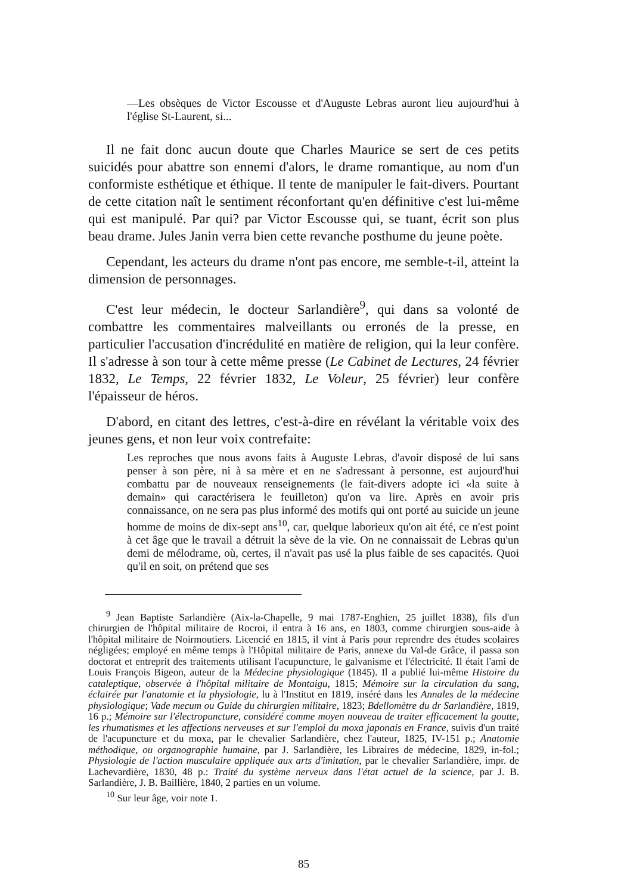—Les obsèques de Victor Escousse et d'Auguste Lebras auront lieu aujourd'hui à l'église St-Laurent, si...
Il ne fait donc aucun doute que Charles Maurice se sert de ces petits suicidés pour abattre son ennemi d'alors, le drame romantique, au nom d'un conformiste esthétique et éthique. Il tente de manipuler le fait-divers. Pourtant de cette citation naît le sentiment réconfortant qu'en définitive c'est lui-même qui est manipulé. Par qui? par Victor Escousse qui, se tuant, écrit son plus beau drame. Jules Janin verra bien cette revanche posthume du jeune poète.
Cependant, les acteurs du drame n'ont pas encore, me semble-t-il, atteint la dimension de personnages.
C'est leur médecin, le docteur Sarlandière<sup>9</sup>, qui dans sa volonté de combattre les commentaires malveillants ou erronés de la presse, en particulier l'accusation d'incrédulité en matière de religion, qui la leur confère. Il s'adresse à son tour à cette même presse (Le Cabinet de Lectures, 24 février 1832, Le Temps, 22 février 1832, Le Voleur, 25 février) leur confère l'épaisseur de héros.
D'abord, en citant des lettres, c'est-à-dire en révélant la véritable voix des jeunes gens, et non leur voix contrefaite:
Les reproches que nous avons faits à Auguste Lebras, d'avoir disposé de lui sans penser à son père, ni à sa mère et en ne s'adressant à personne, est aujourd'hui combattu par de nouveaux renseignements (le fait-divers adopte ici «la suite à demain» qui caractérisera le feuilleton) qu'on va lire. Après en avoir pris connaissance, on ne sera pas plus informé des motifs qui ont porté au suicide un jeune homme de moins de dix-sept ans<sup>10</sup>, car, quelque laborieux qu'on ait été, ce n'est point à cet âge que le travail a détruit la sève de la vie. On ne connaissait de Lebras qu'un demi de mélodrame, où, certes, il n'avait pas usé la plus faible de ses capacités. Quoi qu'il en soit, on prétend que ses
<sup>9</sup> Jean Baptiste Sarlandière (Aix-la-Chapelle, 9 mai 1787-Enghien, 25 juillet 1838), fils d'un chirurgien de l'hôpital militaire de Rocroi, il entra à 16 ans, en 1803, comme chirurgien sous-aide à l'hôpital militaire de Noirmoutiers. Licencié en 1815, il vint à Paris pour reprendre des études scolaires négligées; employé en même temps à l'Hôpital militaire de Paris, annexe du Val-de Grâce, il passa son doctorat et entreprit des traitements utilisant l'acupuncture, le galvanisme et l'électricité. Il était l'ami de Louis François Bigeon, auteur de la Médecine physiologique (1845). Il a publié lui-même Histoire du cataleptique, observée à l'hôpital militaire de Montaigu, 1815; Mémoire sur la circulation du sang, éclairée par l'anatomie et la physiologie, lu à l'Institut en 1819, inséré dans les Annales de la médecine physiologique; Vade mecum ou Guide du chirurgien militaire, 1823; Bdellomètre du dr Sarlandière, 1819, 16 p.; Mémoire sur l'électropuncture, considéré comme moyen nouveau de traiter efficacement la goutte, les rhumatismes et les affections nerveuses et sur l'emploi du moxa japonais en France, suivis d'un traité de l'acupuncture et du moxa, par le chevalier Sarlandière, chez l'auteur, 1825, IV-151 p.; Anatomie méthodique, ou organographie humaine, par J. Sarlandière, les Libraires de médecine, 1829, in-fol.; Physiologie de l'action musculaire appliquée aux arts d'imitation, par le chevalier Sarlandière, impr. de Lachevardière, 1830, 48 p.: Traité du système nerveux dans l'état actuel de la science, par J. B. Sarlandière, J. B. Baillière, 1840, 2 parties en un volume.
<sup>10</sup> Sur leur âge, voir note 1.
85